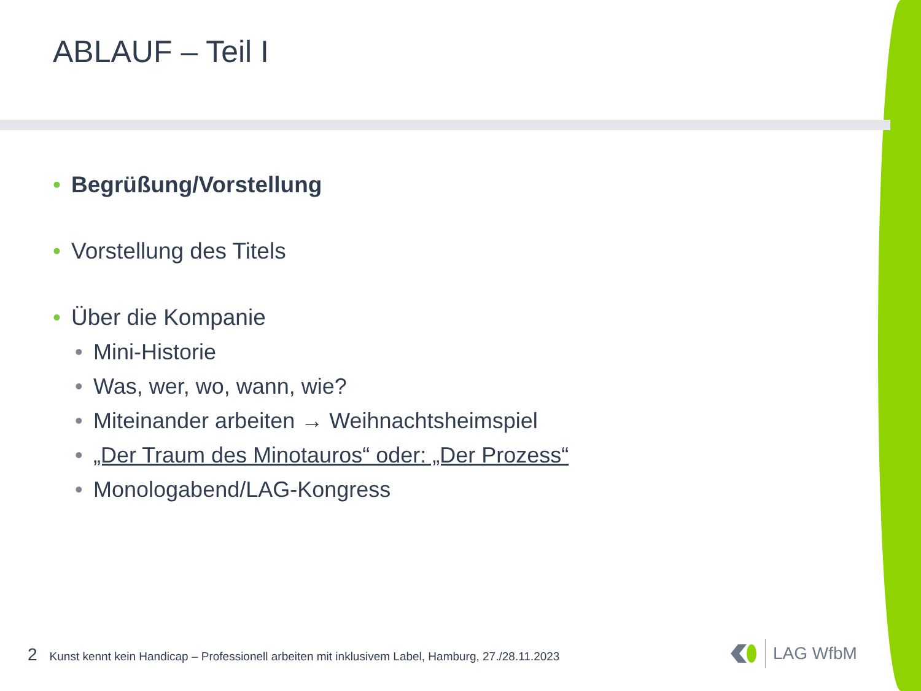ABLAUF – Teil I
• Begrüßung/Vorstellung
• Vorstellung des Titels
• Über die Kompanie
• Mini-Historie
• Was, wer, wo, wann, wie?
• Miteinander arbeiten → Weihnachtsheimspiel
• „Der Traum des Minotauros“ oder: „Der Prozess“
• Monologabend/LAG-Kongress
2 Kunst kennt kein Handicap – Professionell arbeiten mit inklusivem Label, Hamburg, 27./28.11.2023
LAG WfbM